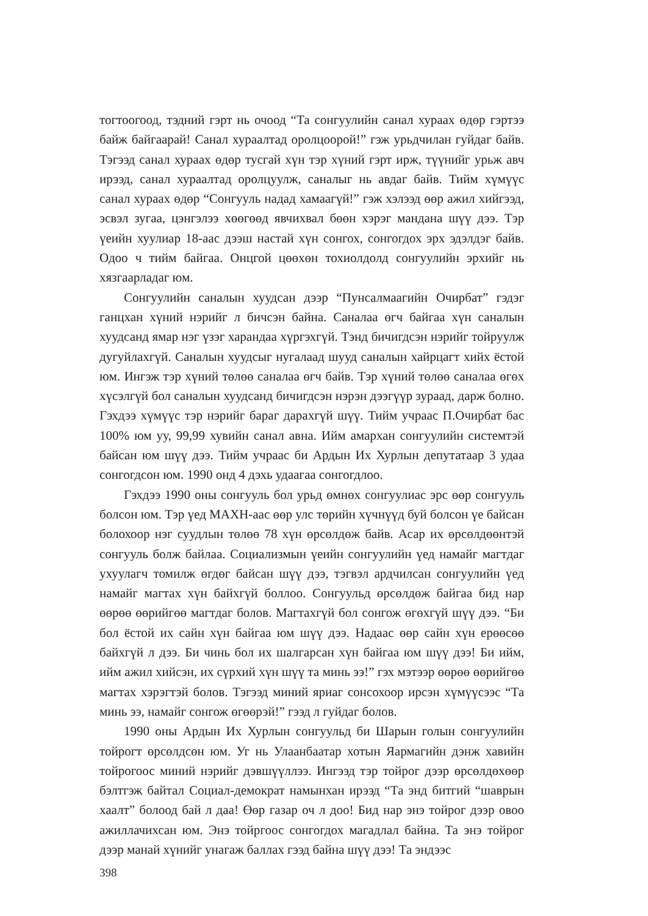тогтоогоод, тэдний гэрт нь очоод “Та сонгуулийн санал хураах өдөр гэртээ байж байгаарай! Санал хураалтад оролцоорой!” гэж урьдчилан гуйдаг байв. Тэгээд санал хураах өдөр тусгай хүн тэр хүний гэрт ирж, түүнийг урьж авч ирээд, санал хураалтад оролцуулж, саналыг нь авдаг байв. Тийм хүмүүс санал хураах өдөр “Сонгууль надад хамаагүй!” гэж хэлээд өөр ажил хийгээд, эсвэл зугаа, цэнгэлээ хөөгөөд явчихвал бөөн хэрэг мандана шүү дээ. Тэр үеийн хуулиар 18-аас дээш настай хүн сонгох, сонгогдох эрх эдэлдэг байв. Одоо ч тийм байгаа. Онцгой цөөхөн тохиолдолд сонгуулийн эрхийг нь хязгаарладаг юм.
Сонгуулийн саналын хуудсан дээр “Пунсалмаагийн Очирбат” гэдэг ганцхан хүний нэрийг л бичсэн байна. Саналаа өгч байгаа хүн саналын хуудсанд ямар нэг үзэг харандаа хүргэхгүй. Тэнд бичигдсэн нэрийг тойруулж дугуйлахгүй. Саналын хуудсыг нугалаад шууд саналын хайрцагт хийх ёстой юм. Ингэж тэр хүний төлөө саналаа өгч байв. Тэр хүний төлөө саналаа өгөх хүсэлгүй бол саналын хуудсанд бичигдсэн нэрэн дээгүүр зураад, дарж болно. Гэхдээ хүмүүс тэр нэрийг бараг дарахгүй шүү. Тийм учраас П.Очирбат бас 100% юм уу, 99,99 хувийн санал авна. Ийм амархан сонгуулийн системтэй байсан юм шүү дээ. Тийм учраас би Ардын Их Хурлын депутатаар 3 удаа сонгогдсон юм. 1990 онд 4 дэхь удаагаа сонгогдлоо.
Гэхдээ 1990 оны сонгууль бол урьд өмнөх сонгуулиас эрс өөр сонгууль болсон юм. Тэр үед МАХН-аас өөр улс төрийн хүчнүүд буй болсон үе байсан болохоор нэг суудлын төлөө 78 хүн өрсөлдөж байв. Асар их өрсөлдөөнтэй сонгууль болж байлаа. Социализмын үеийн сонгуулийн үед намайг магтдаг ухуулагч томилж өгдөг байсан шүү дээ, тэгвэл ардчилсан сонгуулийн үед намайг магтах хүн байхгүй боллоо. Сонгуульд өрсөлдөж байгаа бид нар өөрөө өөрийгөө магтдаг болов. Магтахгүй бол сонгож өгөхгүй шүү дээ. “Би бол ёстой их сайн хүн байгаа юм шүү дээ. Надаас өөр сайн хүн ерөөсөө байхгүй л дээ. Би чинь бол их шалгарсан хүн байгаа юм шүү дээ! Би ийм, ийм ажил хийсэн, их сүрхий хүн шүү та минь ээ!” гэх мэтээр өөрөө өөрийгөө магтах хэрэгтэй болов. Тэгээд миний яриаг сонсохоор ирсэн хүмүүсээс “Та минь ээ, намайг сонгож өгөөрэй!” гээд л гуйдаг болов.
1990 оны Ардын Их Хурлын сонгуульд би Шарын голын сонгуулийн тойрогт өрсөлдсөн юм. Уг нь Улаанбаатар хотын Яармагийн дэнж хавийн тойрогоос миний нэрийг дэвшүүллээ. Ингээд тэр тойрог дээр өрсөлдөхөөр бэлтгэж байтал Социал-демократ намынхан ирээд “Та энд битгий “шаврын хаалт” болоод бай л даа! Өөр газар оч л доо! Бид нар энэ тойрог дээр овоо ажиллачихсан юм. Энэ тойргоос сонгогдох магадлал байна. Та энэ тойрог дээр манай хүнийг унагаж баллах гээд байна шүү дээ! Та эндээс
398